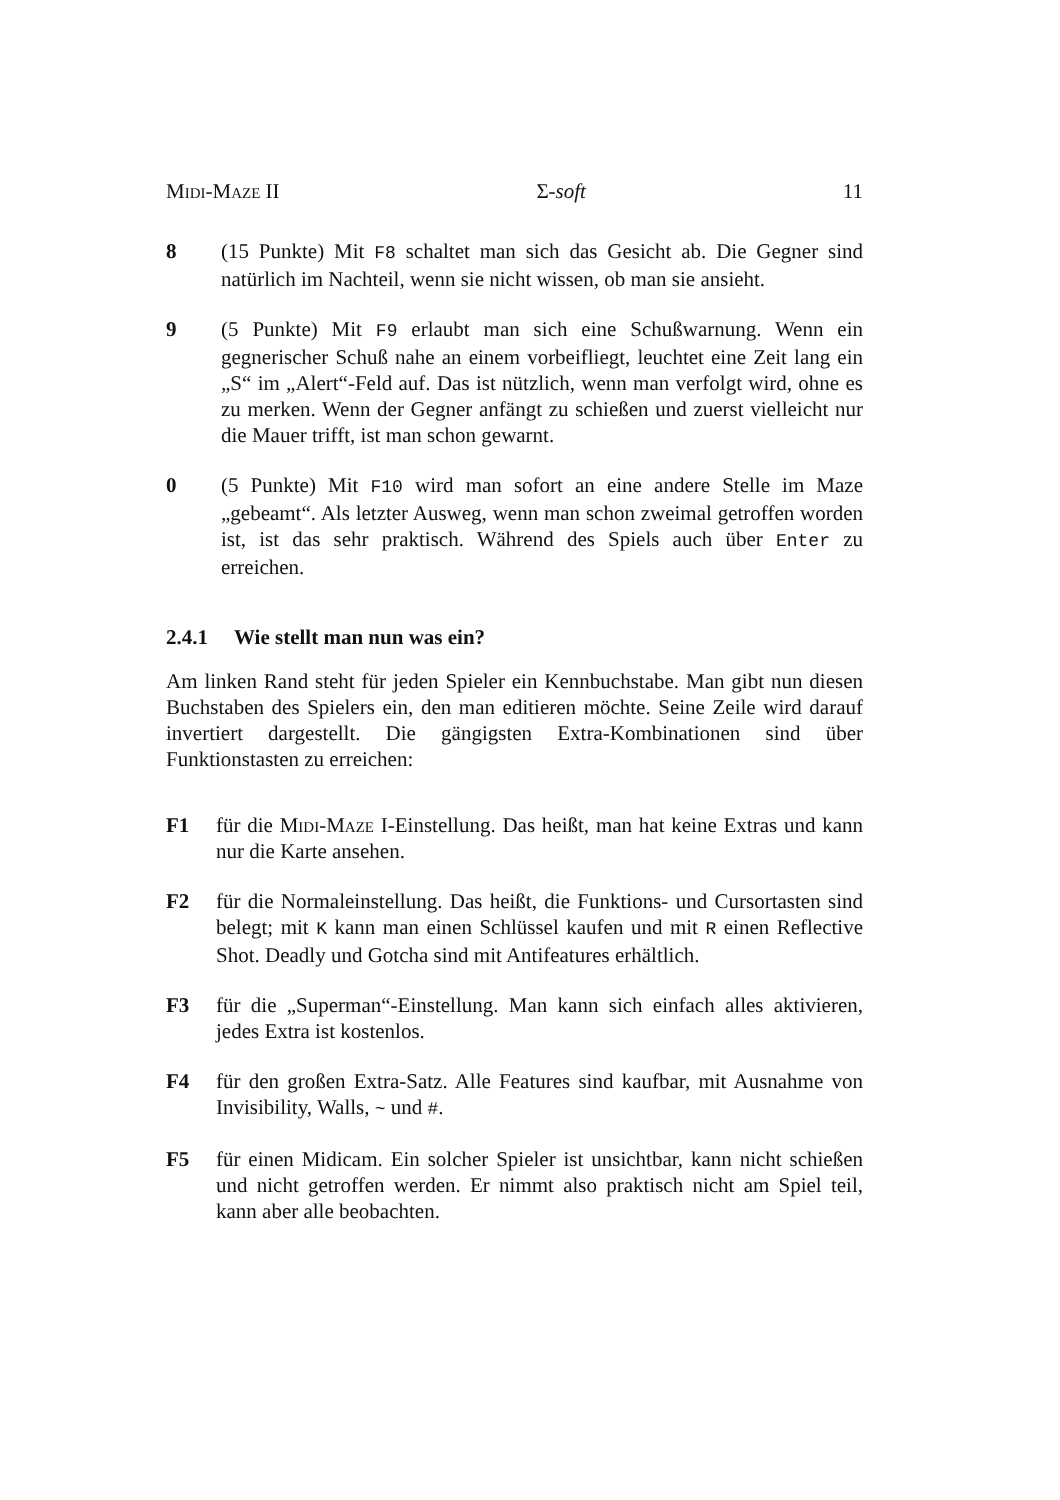Midi-Maze II Σ-soft 11
8 (15 Punkte) Mit F8 schaltet man sich das Gesicht ab. Die Gegner sind natürlich im Nachteil, wenn sie nicht wissen, ob man sie ansieht.
9 (5 Punkte) Mit F9 erlaubt man sich eine Schußwarnung. Wenn ein gegnerischer Schuß nahe an einem vorbeifliegt, leuchtet eine Zeit lang ein „S“ im „Alert“-Feld auf. Das ist nützlich, wenn man verfolgt wird, ohne es zu merken. Wenn der Gegner anfängt zu schießen und zuerst vielleicht nur die Mauer trifft, ist man schon gewarnt.
0 (5 Punkte) Mit F10 wird man sofort an eine andere Stelle im Maze „gebeamt“. Als letzter Ausweg, wenn man schon zweimal getroffen worden ist, ist das sehr praktisch. Während des Spiels auch über Enter zu erreichen.
2.4.1 Wie stellt man nun was ein?
Am linken Rand steht für jeden Spieler ein Kennbuchstabe. Man gibt nun diesen Buchstaben des Spielers ein, den man editieren möchte. Seine Zeile wird darauf invertiert dargestellt. Die gängigsten Extra-Kombinationen sind über Funktionstasten zu erreichen:
F1 für die Midi-Maze I-Einstellung. Das heißt, man hat keine Extras und kann nur die Karte ansehen.
F2 für die Normaleinstellung. Das heißt, die Funktions- und Cursortasten sind belegt; mit K kann man einen Schlüssel kaufen und mit R einen Reflective Shot. Deadly und Gotcha sind mit Antifeatures erhältlich.
F3 für die „Superman“-Einstellung. Man kann sich einfach alles aktivieren, jedes Extra ist kostenlos.
F4 für den großen Extra-Satz. Alle Features sind kaufbar, mit Ausnahme von Invisibility, Walls, ~ und #.
F5 für einen Midicam. Ein solcher Spieler ist unsichtbar, kann nicht schießen und nicht getroffen werden. Er nimmt also praktisch nicht am Spiel teil, kann aber alle beobachten.